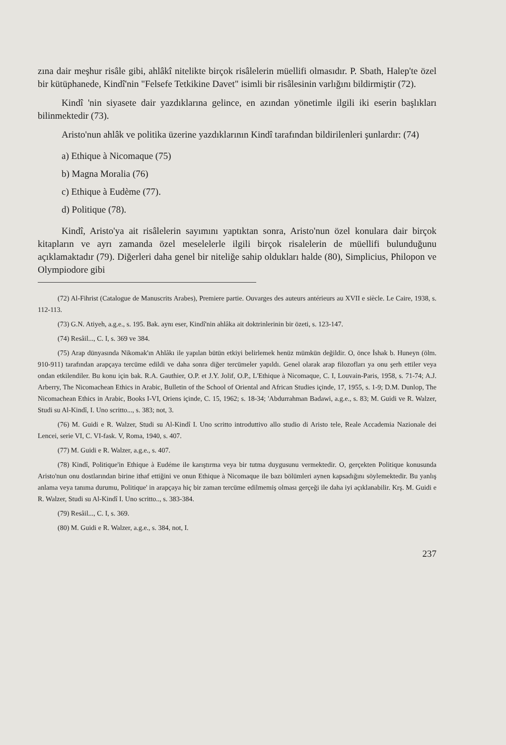zına dair meşhur risâle gibi, ahlâkî nitelikte birçok risâlelerin müellifi olmasıdır. P. Sbath, Halep'te özel bir kütüphanede, Kindî'nin "Felsefe Tetkikine Davet" isimli bir risâlesinin varlığını bildirmiştir (72).
Kindî 'nin siyasete dair yazdıklarına gelince, en azından yönetimle ilgili iki eserin başlıkları bilinmektedir (73).
Aristo'nun ahlâk ve politika üzerine yazdıklarının Kindî tarafından bildirilenleri şunlardır: (74)
a) Ethique à Nicomaque (75)
b) Magna Moralia (76)
c) Ethique à Eudème (77).
d) Politique (78).
Kindî, Aristo'ya ait risâlelerin sayımını yaptıktan sonra, Aristo'nun özel konulara dair birçok kitapların ve ayrı zamanda özel meselelerle ilgili birçok risalelerin de müellifi bulunduğunu açıklamaktadır (79). Diğerleri daha genel bir niteliğe sahip oldukları halde (80), Simplicius, Philopon ve Olympiodore gibi
(72) Al-Fihrist (Catalogue de Manuscrits Arabes), Premiere partie. Ouvarges des auteurs antérieurs au XVII e siècle. Le Caire, 1938, s. 112-113.
(73) G.N. Atiyeh, a.g.e., s. 195. Bak. aynı eser, Kindî'nin ahlâka ait doktrinlerinin bir özeti, s. 123-147.
(74) Resâil..., C. I, s. 369 ve 384.
(75) Arap dünyasında Nikomak'ın Ahlâkı ile yapılan bütün etkiyi belirlemek henüz mümkün değildir. O, önce İshak b. Huneyn (ölm. 910-911) tarafından arapçaya tercüme edildi ve daha sonra diğer tercümeler yapıldı. Genel olarak arap filozofları ya onu şerh ettiler veya ondan etkilendiler. Bu konu için bak. R.A. Gauthier, O.P. et J.Y. Jolif, O.P., L'Ethique à Nicomaque, C. I, Louvain-Paris, 1958, s. 71-74; A.J. Arberry, The Nicomachean Ethics in Arabic, Bulletin of the School of Oriental and African Studies içinde, 17, 1955, s. 1-9; D.M. Dunlop, The Nicomachean Ethics in Arabic, Books I-VI, Oriens içinde, C. 15, 1962; s. 18-34; 'Abdurrahman Badawi, a.g.e., s. 83; M. Guidi ve R. Walzer, Studi su Al-Kindî, I. Uno scritto..., s. 383; not, 3.
(76) M. Guidi e R. Walzer, Studi su Al-Kindî I. Uno scritto introduttivo allo studio di Aristo tele, Reale Accademia Nazionale dei Lencei, serie VI, C. VI-fask. V, Roma, 1940, s. 407.
(77) M. Guidi e R. Walzer, a.g.e., s. 407.
(78) Kindî, Politique'in Ethique à Eudéme ile karıştırma veya bir tutma duygusunu vermektedir. O, gerçekten Politique konusunda Aristo'nun onu dostlarından birine ithaf ettiğini ve onun Ethique à Nicomaque ile bazı bölümleri aynen kapsadığını söylemektedir. Bu yanlış anlama veya tanıma durumu, Politique' in arapçaya hiç bir zaman tercüme edilmemiş olması gerçeği ile daha iyi açıklanabilir. Krş. M. Guidi e R. Walzer, Studi su Al-Kindî I. Uno scritto.., s. 383-384.
(79) Resâil..., C. I, s. 369.
(80) M. Guidi e R. Walzer, a.g.e., s. 384, not, I.
237